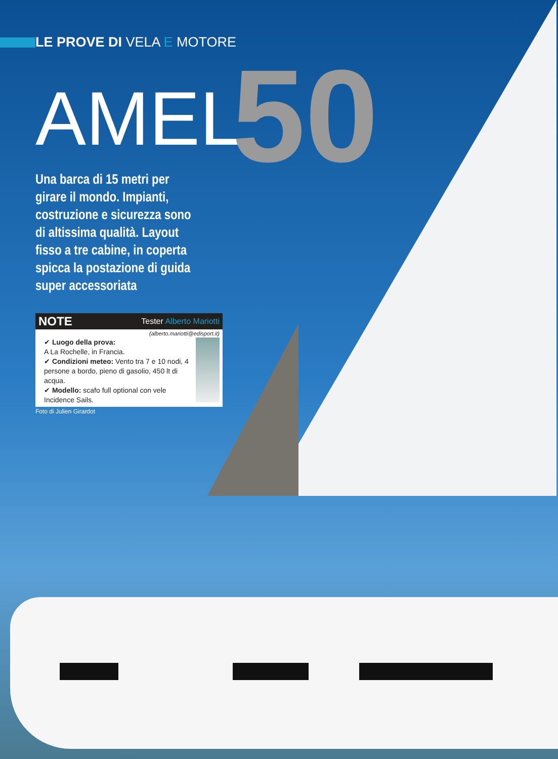LE PROVE DI VELA E MOTORE
AMEL50
Una barca di 15 metri per girare il mondo. Impianti, costruzione e sicurezza sono di altissima qualità. Layout fisso a tre cabine, in coperta spicca la postazione di guida super accessoriata
NOTE Tester Alberto Mariotti
(alberto.mariotti@edisport.it)
✔ Luogo della prova:
A La Rochelle, in Francia.
✔ Condizioni meteo: Vento tra 7 e 10 nodi, 4 persone a bordo, pieno di gasolio, 450 lt di acqua.
✔ Modello: scafo full optional con vele Incidence Sails.
Foto di Julien Girardot